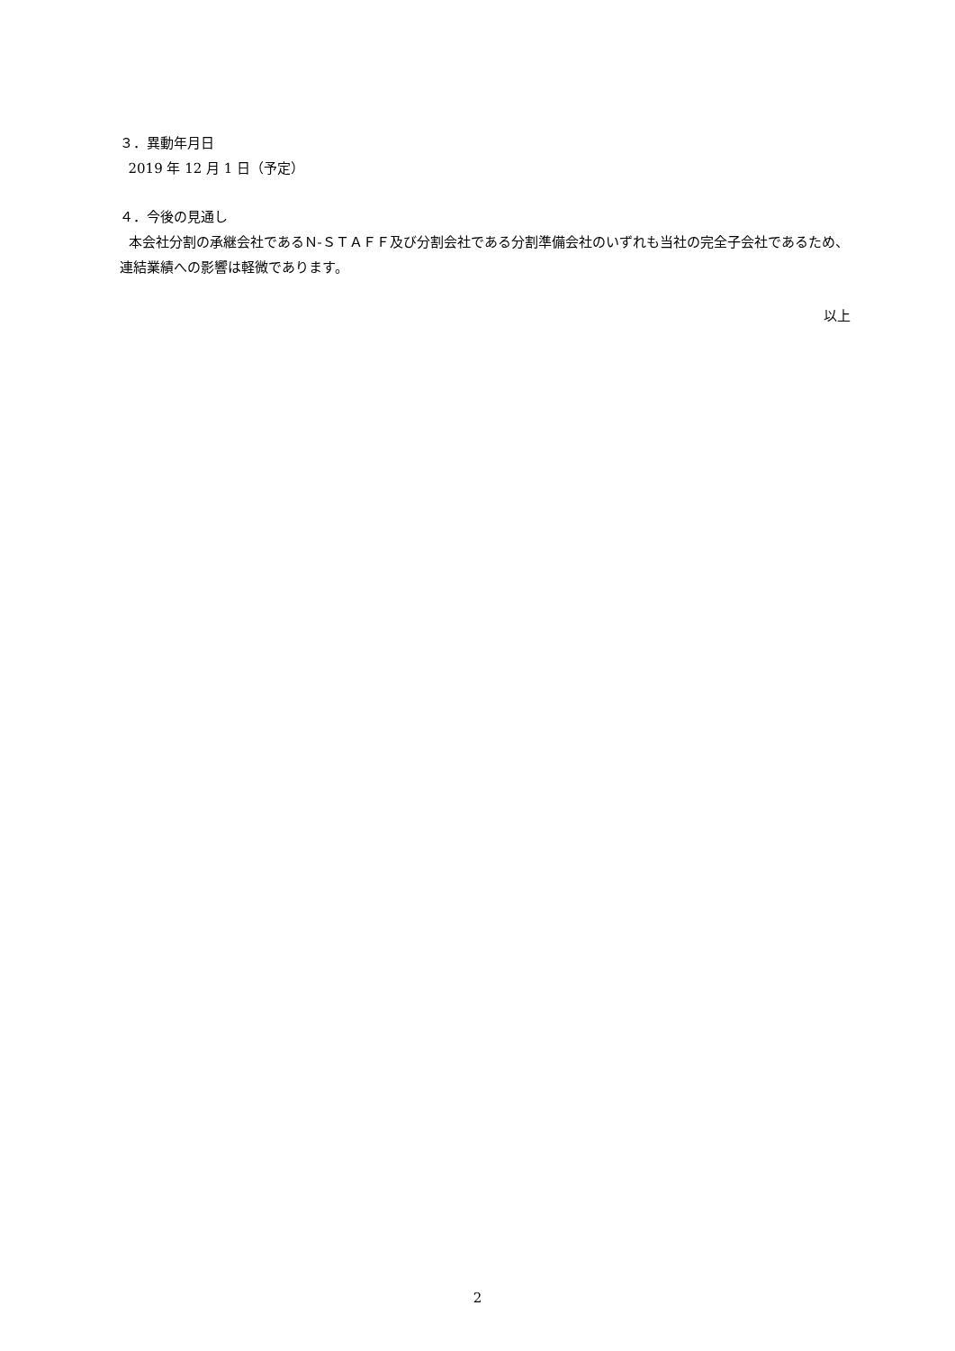３．異動年月日
2019 年 12 月 1 日（予定）
４．今後の見通し
本会社分割の承継会社であるＮ‐ＳＴＡＦＦ及び分割会社である分割準備会社のいずれも当社の完全子会社であるため、連結業績への影響は軽微であります。
以上
2